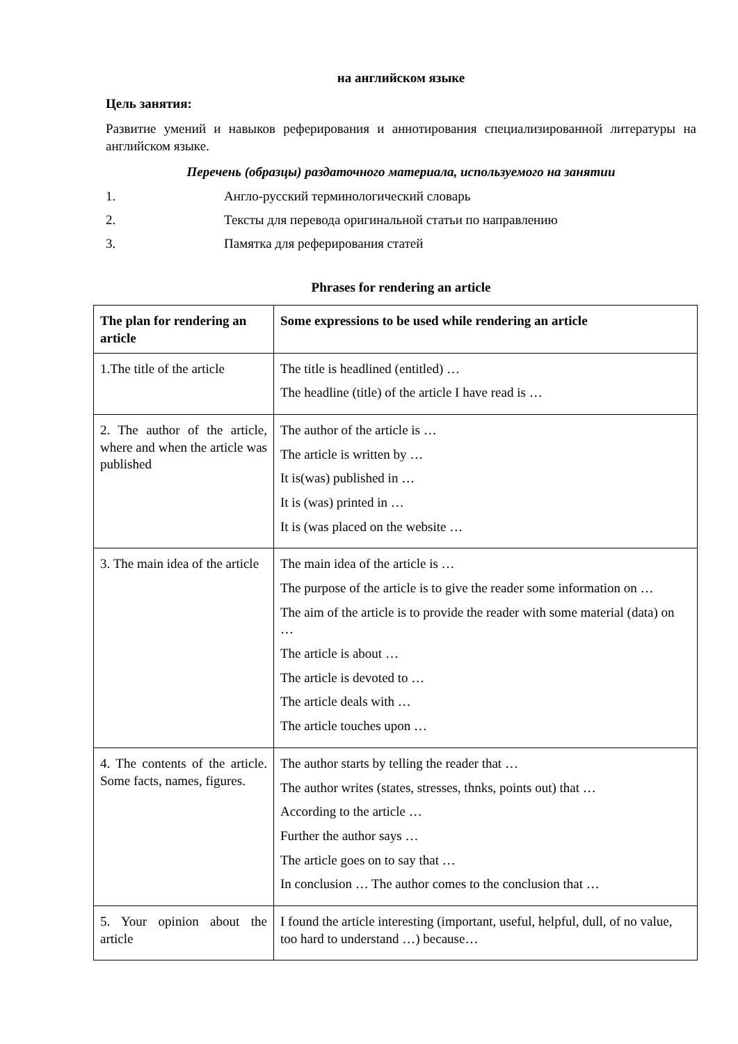на английском языке
Цель занятия:
Развитие умений и навыков реферирования и аннотирования специализированной литературы на английском языке.
Перечень (образцы) раздаточного материала, используемого на занятии
1. Англо-русский терминологический словарь
2. Тексты для перевода оригинальной статьи по направлению
3. Памятка для реферирования статей
Phrases for rendering an article
| The plan for rendering an article | Some expressions to be used while rendering an article |
| --- | --- |
| 1.The title of the article | The title is headlined (entitled) … The headline (title) of the article I have read is … |
| 2. The author of the article, where and when the article was published | The author of the article is … The article is written by … It is(was) published in … It is (was) printed in … It is (was placed on the website … |
| 3. The main idea of the article | The main idea of the article is … The purpose of the article is to give the reader some information on … The aim of the article is to provide the reader with some material (data) on … The article is about … The article is devoted to … The article deals with … The article touches upon … |
| 4. The contents of the article. Some facts, names, figures. | The author starts by telling the reader that … The author writes (states, stresses, thnks, points out) that … According to the article … Further the author says … The article goes on to say that … In conclusion … The author comes to the conclusion that … |
| 5. Your opinion about the article | I found the article interesting (important, useful, helpful, dull, of no value, too hard to understand …) because… |